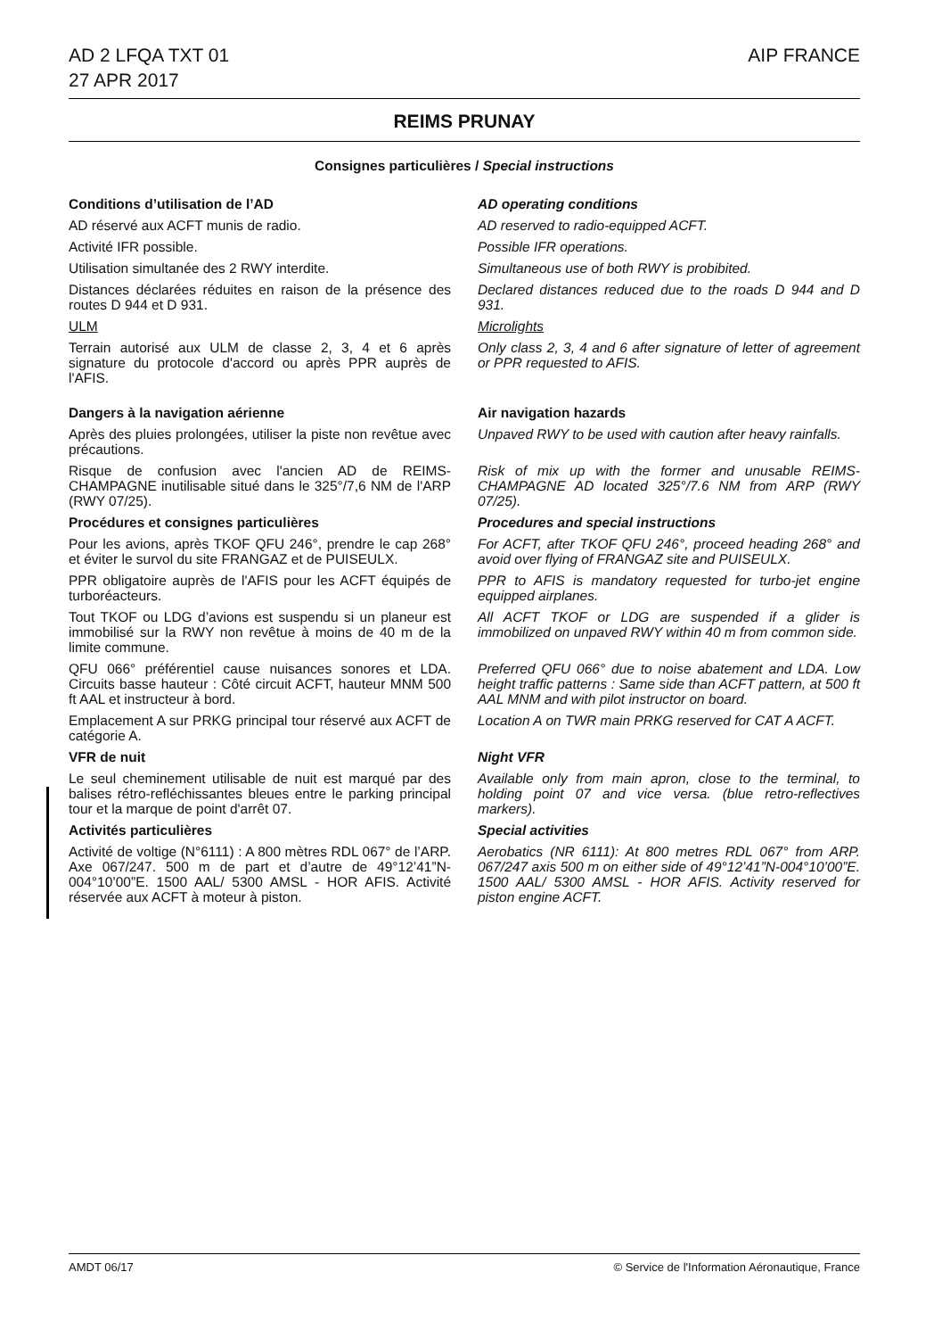AD 2 LFQA TXT 01
27 APR 2017
AIP FRANCE
REIMS PRUNAY
Consignes particulières / Special instructions
Conditions d’utilisation de l’AD
AD operating conditions
AD réservé aux ACFT munis de radio.
AD reserved to radio-equipped ACFT.
Activité IFR possible. Possible IFR operations.
Utilisation simultanée des 2 RWY interdite.
Simultaneous use of both RWY is probibited.
Distances déclarées réduites en raison de la présence des routes D 944 et D 931.
Declared distances reduced due to the roads D 944 and D 931.
ULM Microlights
Terrain autorisé aux ULM de classe 2, 3, 4 et 6 après signature du protocole d'accord ou après PPR auprès de l'AFIS.
Only class 2, 3, 4 and 6 after signature of letter of agreement or PPR requested to AFIS.
Dangers à la navigation aérienne
Air navigation hazards
Après des pluies prolongées, utiliser la piste non revêtue avec précautions.
Unpaved RWY to be used with caution after heavy rainfalls.
Risque de confusion avec l'ancien AD de REIMS-CHAMPAGNE inutilisable situé dans le 325°/7,6 NM de l'ARP (RWY 07/25).
Risk of mix up with the former and unusable REIMS-CHAMPAGNE AD located 325°/7.6 NM from ARP (RWY 07/25).
Procédures et consignes particulières
Procedures and special instructions
Pour les avions, après TKOF QFU 246°, prendre le cap 268° et éviter le survol du site FRANGAZ et de PUISEULX.
For ACFT, after TKOF QFU 246°, proceed heading 268° and avoid over flying of FRANGAZ site and PUISEULX.
PPR obligatoire auprès de l'AFIS pour les ACFT équipés de turboréacteurs.
PPR to AFIS is mandatory requested for turbo-jet engine equipped airplanes.
Tout TKOF ou LDG d’avions est suspendu si un planeur est immobilisé sur la RWY non revêtue à moins de 40 m de la limite commune.
All ACFT TKOF or LDG are suspended if a glider is immobilized on unpaved RWY within 40 m from common side.
QFU 066° préférentiel cause nuisances sonores et LDA. Circuits basse hauteur : Côté circuit ACFT, hauteur MNM 500 ft AAL et instructeur à bord.
Preferred QFU 066° due to noise abatement and LDA. Low height traffic patterns : Same side than ACFT pattern, at 500 ft AAL MNM and with pilot instructor on board.
Emplacement A sur PRKG principal tour réservé aux ACFT de catégorie A.
Location A on TWR main PRKG reserved for CAT A ACFT.
VFR de nuit Night VFR
Le seul cheminement utilisable de nuit est marqué par des balises rétro-refléchissantes bleues entre le parking principal tour et la marque de point d'arrêt 07.
Available only from main apron, close to the terminal, to holding point 07 and vice versa. (blue retro-reflectives markers).
Activités particulières Special activities
Activité de voltige (N°6111) : A 800 mètres RDL 067° de l’ARP. Axe 067/247. 500 m de part et d’autre de 49°12’41”N-004°10’00”E. 1500 AAL/ 5300 AMSL - HOR AFIS. Activité réservée aux ACFT à moteur à piston.
Aerobatics (NR 6111): At 800 metres RDL 067° from ARP. 067/247 axis 500 m on either side of 49°12’41”N-004°10’00”E. 1500 AAL/ 5300 AMSL - HOR AFIS. Activity reserved for piston engine ACFT.
AMDT 06/17 © Service de l'Information Aéronautique, France